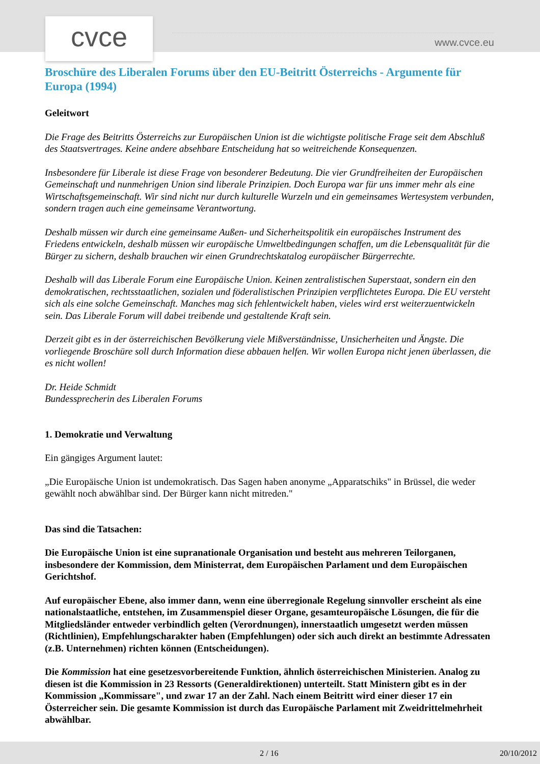cvce www.cvce.eu
Broschüre des Liberalen Forums über den EU-Beitritt Österreichs - Argumente für Europa (1994)
Geleitwort
Die Frage des Beitritts Österreichs zur Europäischen Union ist die wichtigste politische Frage seit dem Abschluß des Staatsvertrages. Keine andere absehbare Entscheidung hat so weitreichende Konsequenzen.
Insbesondere für Liberale ist diese Frage von besonderer Bedeutung. Die vier Grundfreiheiten der Europäischen Gemeinschaft und nunmehrigen Union sind liberale Prinzipien. Doch Europa war für uns immer mehr als eine Wirtschaftsgemeinschaft. Wir sind nicht nur durch kulturelle Wurzeln und ein gemeinsames Wertesystem verbunden, sondern tragen auch eine gemeinsame Verantwortung.
Deshalb müssen wir durch eine gemeinsame Außen- und Sicherheitspolitik ein europäisches Instrument des Friedens entwickeln, deshalb müssen wir europäische Umweltbedingungen schaffen, um die Lebensqualität für die Bürger zu sichern, deshalb brauchen wir einen Grundrechtskatalog europäischer Bürgerrechte.
Deshalb will das Liberale Forum eine Europäische Union. Keinen zentralistischen Superstaat, sondern ein den demokratischen, rechtsstaatlichen, sozialen und föderalistischen Prinzipien verpflichtetes Europa. Die EU versteht sich als eine solche Gemeinschaft. Manches mag sich fehlentwickelt haben, vieles wird erst weiterzuentwickeln sein. Das Liberale Forum will dabei treibende und gestaltende Kraft sein.
Derzeit gibt es in der österreichischen Bevölkerung viele Mißverständnisse, Unsicherheiten und Ängste. Die vorliegende Broschüre soll durch Information diese abbauen helfen. Wir wollen Europa nicht jenen überlassen, die es nicht wollen!
Dr. Heide Schmidt
Bundessprecherin des Liberalen Forums
1. Demokratie und Verwaltung
Ein gängiges Argument lautet:
„Die Europäische Union ist undemokratisch. Das Sagen haben anonyme „Apparatschiks" in Brüssel, die weder gewählt noch abwählbar sind. Der Bürger kann nicht mitreden."
Das sind die Tatsachen:
Die Europäische Union ist eine supranationale Organisation und besteht aus mehreren Teilorganen, insbesondere der Kommission, dem Ministerrat, dem Europäischen Parlament und dem Europäischen Gerichtshof.
Auf europäischer Ebene, also immer dann, wenn eine überregionale Regelung sinnvoller erscheint als eine nationalstaatliche, entstehen, im Zusammenspiel dieser Organe, gesamteuropäische Lösungen, die für die Mitgliedsländer entweder verbindlich gelten (Verordnungen), innerstaatlich umgesetzt werden müssen (Richtlinien), Empfehlungscharakter haben (Empfehlungen) oder sich auch direkt an bestimmte Adressaten (z.B. Unternehmen) richten können (Entscheidungen).
Die Kommission hat eine gesetzesvorbereitende Funktion, ähnlich österreichischen Ministerien. Analog zu diesen ist die Kommission in 23 Ressorts (Generaldirektionen) unterteilt. Statt Ministern gibt es in der Kommission „Kommissare", und zwar 17 an der Zahl. Nach einem Beitritt wird einer dieser 17 ein Österreicher sein. Die gesamte Kommission ist durch das Europäische Parlament mit Zweidrittelmehrheit abwählbar.
2 / 16 20/10/2012